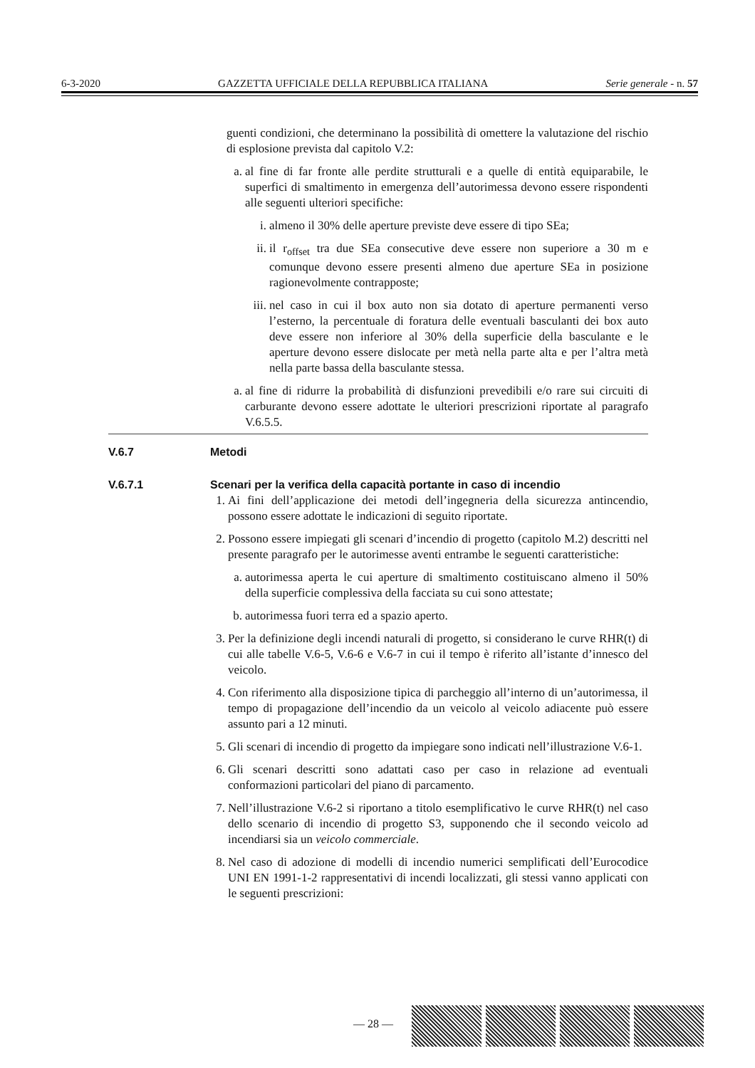6-3-2020 GAZZETTA UFFICIALE DELLA REPUBBLICA ITALIANA Serie generale - n. 57
guenti condizioni, che determinano la possibilità di omettere la valutazione del rischio di esplosione prevista dal capitolo V.2:
a. al fine di far fronte alle perdite strutturali e a quelle di entità equiparabile, le superfici di smaltimento in emergenza dell’autorimessa devono essere rispondenti alle seguenti ulteriori specifiche:
i. almeno il 30% delle aperture previste deve essere di tipo SEa;
ii. il r<sub>offset</sub> tra due SEa consecutive deve essere non superiore a 30 m e comunque devono essere presenti almeno due aperture SEa in posizione ragionevolmente contrapposte;
iii. nel caso in cui il box auto non sia dotato di aperture permanenti verso l’esterno, la percentuale di foratura delle eventuali basculanti dei box auto deve essere non inferiore al 30% della superficie della basculante e le aperture devono essere dislocate per metà nella parte alta e per l’altra metà nella parte bassa della basculante stessa.
a. al fine di ridurre la probabilità di disfunzioni prevedibili e/o rare sui circuiti di carburante devono essere adottate le ulteriori prescrizioni riportate al paragrafo V.6.5.5.
V.6.7 Metodi
V.6.7.1 Scenari per la verifica della capacità portante in caso di incendio
1. Ai fini dell’applicazione dei metodi dell’ingegneria della sicurezza antincendio, possono essere adottate le indicazioni di seguito riportate.
2. Possono essere impiegati gli scenari d’incendio di progetto (capitolo M.2) descritti nel presente paragrafo per le autorimesse aventi entrambe le seguenti caratteristiche:
a. autorimessa aperta le cui aperture di smaltimento costituiscano almeno il 50% della superficie complessiva della facciata su cui sono attestate;
b. autorimessa fuori terra ed a spazio aperto.
3. Per la definizione degli incendi naturali di progetto, si considerano le curve RHR(t) di cui alle tabelle V.6-5, V.6-6 e V.6-7 in cui il tempo è riferito all’istante d’innesco del veicolo.
4. Con riferimento alla disposizione tipica di parcheggio all’interno di un’autorimessa, il tempo di propagazione dell’incendio da un veicolo al veicolo adiacente può essere assunto pari a 12 minuti.
5. Gli scenari di incendio di progetto da impiegare sono indicati nell’illustrazione V.6-1.
6. Gli scenari descritti sono adattati caso per caso in relazione ad eventuali conformazioni particolari del piano di parcamento.
7. Nell’illustrazione V.6-2 si riportano a titolo esemplificativo le curve RHR(t) nel caso dello scenario di incendio di progetto S3, supponendo che il secondo veicolo ad incendiarsi sia un veicolo commerciale.
8. Nel caso di adozione di modelli di incendio numerici semplificati dell’Eurocodice UNI EN 1991-1-2 rappresentativi di incendi localizzati, gli stessi vanno applicati con le seguenti prescrizioni:
— 28 —